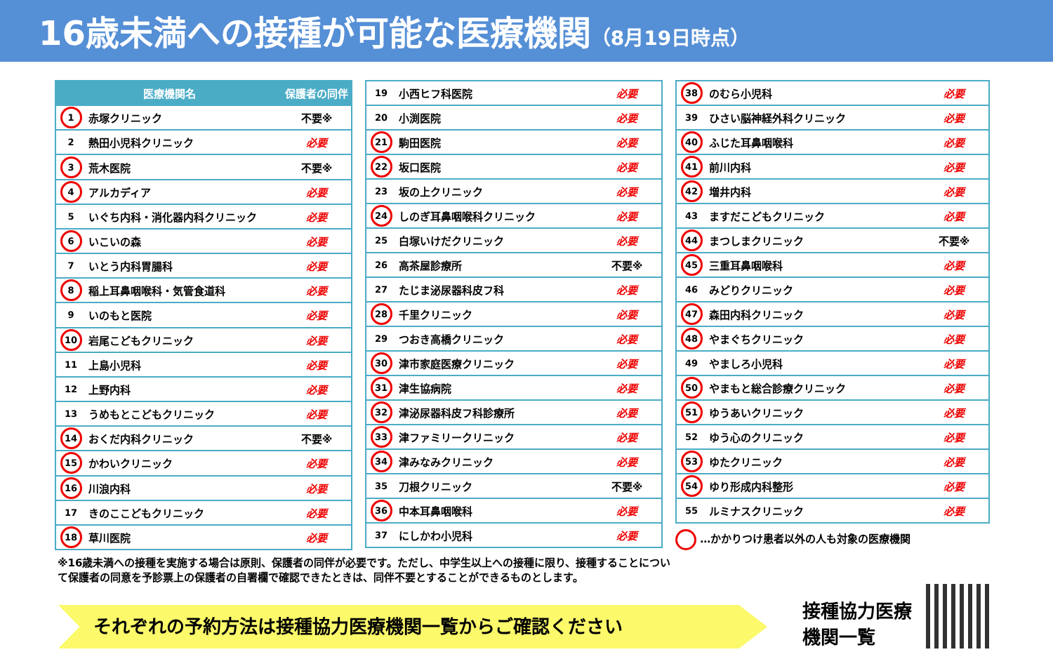16歳未満への接種が可能な医療機関（8月19日時点）
| 医療機関名 | | 保護者の同伴 |
| --- | --- | --- |
| 1 | 赤塚クリニック | 不要※ |
| 2 | 熱田小児科クリニック | 必要 |
| 3 | 荒木医院 | 不要※ |
| 4 | アルカディア | 必要 |
| 5 | いぐち内科・消化器内科クリニック | 必要 |
| 6 | いこいの森 | 必要 |
| 7 | いとう内科胃腸科 | 必要 |
| 8 | 稲上耳鼻咽喉科・気管食道科 | 必要 |
| 9 | いのもと医院 | 必要 |
| 10 | 岩尾こどもクリニック | 必要 |
| 11 | 上島小児科 | 必要 |
| 12 | 上野内科 | 必要 |
| 13 | うめもとこどもクリニック | 必要 |
| 14 | おくだ内科クリニック | 不要※ |
| 15 | かわいクリニック | 必要 |
| 16 | 川浪内科 | 必要 |
| 17 | きのここどもクリニック | 必要 |
| 18 | 草川医院 | 必要 |
| 19 | 小西ヒフ科医院 | 必要 |
| 20 | 小渕医院 | 必要 |
| 21 | 駒田医院 | 必要 |
| 22 | 坂口医院 | 必要 |
| 23 | 坂の上クリニック | 必要 |
| 24 | しのぎ耳鼻咽喉科クリニック | 必要 |
| 25 | 白塚いけだクリニック | 必要 |
| 26 | 高茶屋診療所 | 不要※ |
| 27 | たじま泌尿器科皮フ科 | 必要 |
| 28 | 千里クリニック | 必要 |
| 29 | つおき高橋クリニック | 必要 |
| 30 | 津市家庭医療クリニック | 必要 |
| 31 | 津生協病院 | 必要 |
| 32 | 津泌尿器科皮フ科診療所 | 必要 |
| 33 | 津ファミリークリニック | 必要 |
| 34 | 津みなみクリニック | 必要 |
| 35 | 刀根クリニック | 不要※ |
| 36 | 中本耳鼻咽喉科 | 必要 |
| 37 | にしかわ小児科 | 必要 |
| 38 | のむら小児科 | 必要 |
| 39 | ひさい脳神経外科クリニック | 必要 |
| 40 | ふじた耳鼻咽喉科 | 必要 |
| 41 | 前川内科 | 必要 |
| 42 | 増井内科 | 必要 |
| 43 | ますだこどもクリニック | 必要 |
| 44 | まつしまクリニック | 不要※ |
| 45 | 三重耳鼻咽喉科 | 必要 |
| 46 | みどりクリニック | 必要 |
| 47 | 森田内科クリニック | 必要 |
| 48 | やまぐちクリニック | 必要 |
| 49 | やましろ小児科 | 必要 |
| 50 | やまもと総合診療クリニック | 必要 |
| 51 | ゆうあいクリニック | 必要 |
| 52 | ゆう心のクリニック | 必要 |
| 53 | ゆたクリニック | 必要 |
| 54 | ゆり形成内科整形 | 必要 |
| 55 | ルミナスクリニック | 必要 |
…かかりつけ患者以外の人も対象の医療機関
※16歳未満への接種を実施する場合は原則、保護者の同伴が必要です。ただし、中学生以上への接種に限り、接種することについて保護者の同意を予診票上の保護者の自署欄で確認できたときは、同伴不要とすることができるものとします。
それぞれの予約方法は接種協力医療機関一覧からご確認ください
接種協力医療
機関一覧